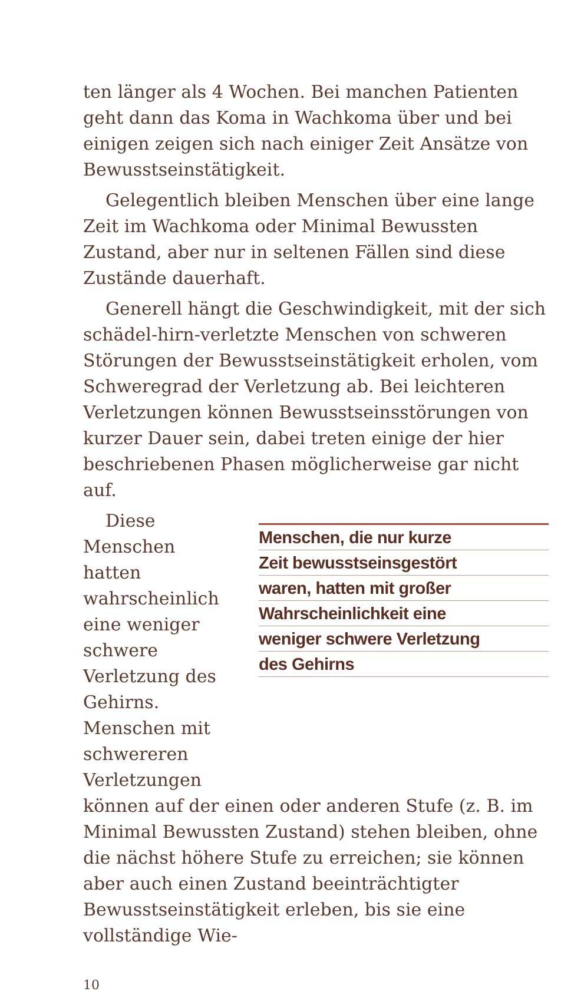ten länger als 4 Wochen. Bei manchen Patienten geht dann das Koma in Wachkoma über und bei einigen zeigen sich nach einiger Zeit Ansätze von Bewusstseinstätigkeit.
Gelegentlich bleiben Menschen über eine lange Zeit im Wachkoma oder Minimal Bewussten Zustand, aber nur in seltenen Fällen sind diese Zustände dauerhaft.
Generell hängt die Geschwindigkeit, mit der sich schädel-hirn-verletzte Menschen von schweren Störungen der Bewusstseinstätigkeit erholen, vom Schweregrad der Verletzung ab. Bei leichteren Verletzungen können Bewusstseinsstörungen von kurzer Dauer sein, dabei treten einige der hier beschriebenen Phasen möglicherweise gar nicht auf.
Diese Menschen hatten wahrscheinlich eine weniger schwere Verletzung des Gehirns. Menschen mit schwereren Verletzungen
Menschen, die nur kurze
Zeit bewusstseinsgestört
waren, hatten mit großer
Wahrscheinlichkeit eine
weniger schwere Verletzung
des Gehirns
können auf der einen oder anderen Stufe (z. B. im Minimal Bewussten Zustand) stehen bleiben, ohne die nächst höhere Stufe zu erreichen; sie können aber auch einen Zustand beeinträchtigter Bewusstseinstätigkeit erleben, bis sie eine vollständige Wie-
10